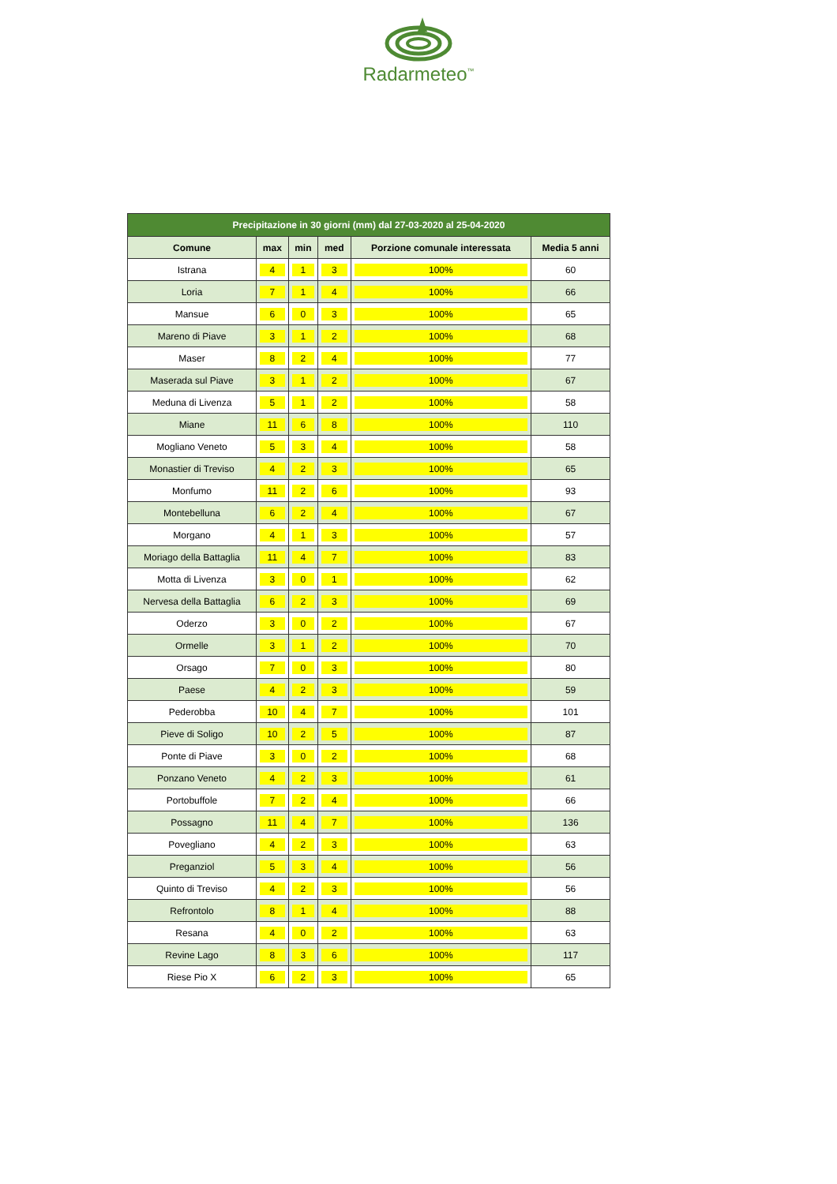Radarmeteo<sup>™</sup>
| Precipitazione in 30 giorni (mm) dal 27-03-2020 al 25-04-2020 | | | | | |
| --- | --- | --- | --- | --- | --- |
| Comune | max | min | med | Porzione comunale interessata | Media 5 anni |
| Istrana | 4 | 1 | 3 | 100% | 60 |
| Loria | 7 | 1 | 4 | 100% | 66 |
| Mansue | 6 | 0 | 3 | 100% | 65 |
| Mareno di Piave | 3 | 1 | 2 | 100% | 68 |
| Maser | 8 | 2 | 4 | 100% | 77 |
| Maserada sul Piave | 3 | 1 | 2 | 100% | 67 |
| Meduna di Livenza | 5 | 1 | 2 | 100% | 58 |
| Miane | 11 | 6 | 8 | 100% | 110 |
| Mogliano Veneto | 5 | 3 | 4 | 100% | 58 |
| Monastier di Treviso | 4 | 2 | 3 | 100% | 65 |
| Monfumo | 11 | 2 | 6 | 100% | 93 |
| Montebelluna | 6 | 2 | 4 | 100% | 67 |
| Morgano | 4 | 1 | 3 | 100% | 57 |
| Moriago della Battaglia | 11 | 4 | 7 | 100% | 83 |
| Motta di Livenza | 3 | 0 | 1 | 100% | 62 |
| Nervesa della Battaglia | 6 | 2 | 3 | 100% | 69 |
| Oderzo | 3 | 0 | 2 | 100% | 67 |
| Ormelle | 3 | 1 | 2 | 100% | 70 |
| Orsago | 7 | 0 | 3 | 100% | 80 |
| Paese | 4 | 2 | 3 | 100% | 59 |
| Pederobba | 10 | 4 | 7 | 100% | 101 |
| Pieve di Soligo | 10 | 2 | 5 | 100% | 87 |
| Ponte di Piave | 3 | 0 | 2 | 100% | 68 |
| Ponzano Veneto | 4 | 2 | 3 | 100% | 61 |
| Portobuffole | 7 | 2 | 4 | 100% | 66 |
| Possagno | 11 | 4 | 7 | 100% | 136 |
| Povegliano | 4 | 2 | 3 | 100% | 63 |
| Preganziol | 5 | 3 | 4 | 100% | 56 |
| Quinto di Treviso | 4 | 2 | 3 | 100% | 56 |
| Refrontolo | 8 | 1 | 4 | 100% | 88 |
| Resana | 4 | 0 | 2 | 100% | 63 |
| Revine Lago | 8 | 3 | 6 | 100% | 117 |
| Riese Pio X | 6 | 2 | 3 | 100% | 65 |